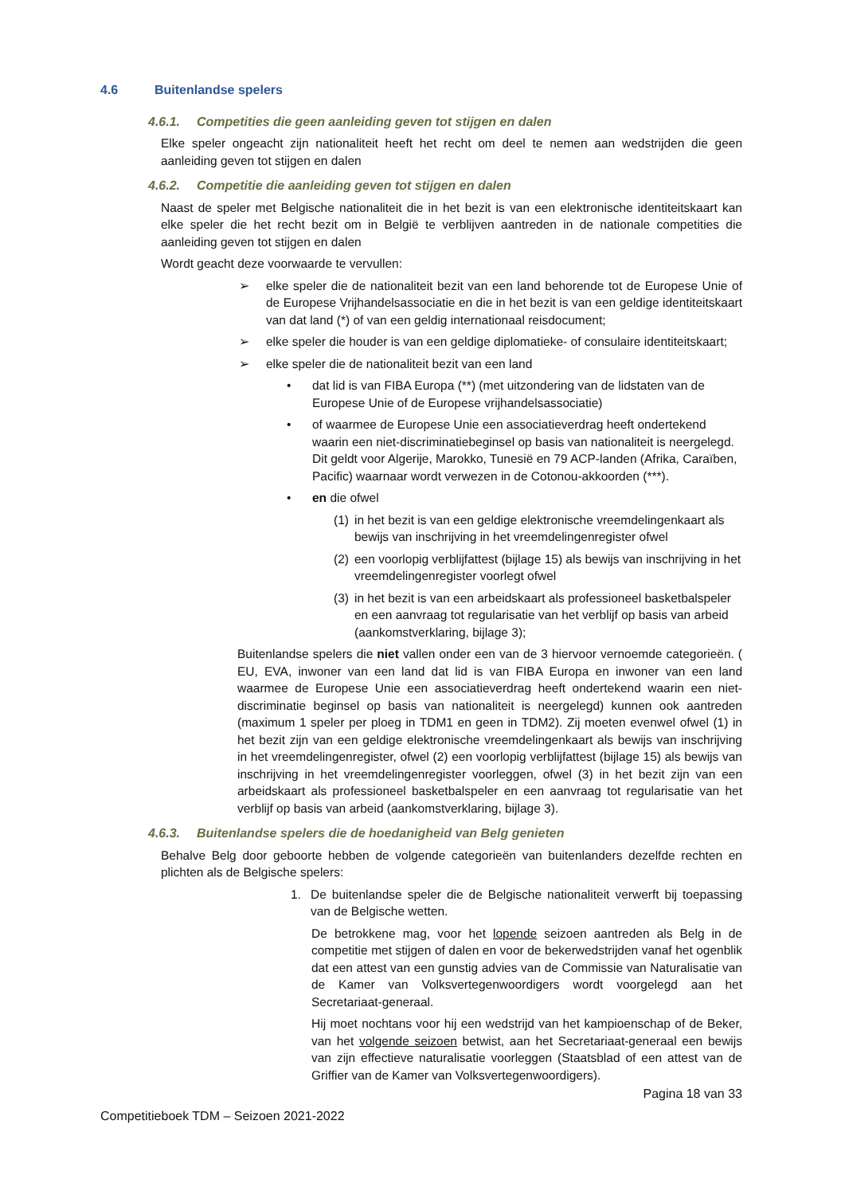4.6 Buitenlandse spelers
4.6.1. Competities die geen aanleiding geven tot stijgen en dalen
Elke speler ongeacht zijn nationaliteit heeft het recht om deel te nemen aan wedstrijden die geen aanleiding geven tot stijgen en dalen
4.6.2. Competitie die aanleiding geven tot stijgen en dalen
Naast de speler met Belgische nationaliteit die in het bezit is van een elektronische identiteitskaart kan elke speler die het recht bezit om in België te verblijven aantreden in de nationale competities die aanleiding geven tot stijgen en dalen
Wordt geacht deze voorwaarde te vervullen:
➢ elke speler die de nationaliteit bezit van een land behorende tot de Europese Unie of de Europese Vrijhandelsassociatie en die in het bezit is van een geldige identiteitskaart van dat land (*) of van een geldig internationaal reisdocument;
➢ elke speler die houder is van een geldige diplomatieke- of consulaire identiteitskaart;
➢ elke speler die de nationaliteit bezit van een land
• dat lid is van FIBA Europa (**) (met uitzondering van de lidstaten van de Europese Unie of de Europese vrijhandelsassociatie)
• of waarmee de Europese Unie een associatieverdrag heeft ondertekend waarin een niet-discriminatiebeginsel op basis van nationaliteit is neergelegd. Dit geldt voor Algerije, Marokko, Tunesië en 79 ACP-landen (Afrika, Caraïben, Pacific) waarnaar wordt verwezen in de Cotonou-akkoorden (***).
• en die ofwel
(1)
in het bezit is van een geldige elektronische vreemdelingenkaart als bewijs van inschrijving in het vreemdelingenregister ofwel
(2)
een voorlopig verblijfattest (bijlage 15) als bewijs van inschrijving in het vreemdelingenregister voorlegt ofwel
(3)
in het bezit is van een arbeidskaart als professioneel basketbalspeler en een aanvraag tot regularisatie van het verblijf op basis van arbeid (aankomstverklaring, bijlage 3);
Buitenlandse spelers die niet vallen onder een van de 3 hiervoor vernoemde categorieën. ( EU, EVA, inwoner van een land dat lid is van FIBA Europa en inwoner van een land waarmee de Europese Unie een associatieverdrag heeft ondertekend waarin een niet-discriminatie beginsel op basis van nationaliteit is neergelegd) kunnen ook aantreden (maximum 1 speler per ploeg in TDM1 en geen in TDM2). Zij moeten evenwel ofwel (1) in het bezit zijn van een geldige elektronische vreemdelingenkaart als bewijs van inschrijving in het vreemdelingenregister, ofwel (2) een voorlopig verblijfattest (bijlage 15) als bewijs van inschrijving in het vreemdelingenregister voorleggen, ofwel (3) in het bezit zijn van een arbeidskaart als professioneel basketbalspeler en een aanvraag tot regularisatie van het verblijf op basis van arbeid (aankomstverklaring, bijlage 3).
4.6.3. Buitenlandse spelers die de hoedanigheid van Belg genieten
Behalve Belg door geboorte hebben de volgende categorieën van buitenlanders dezelfde rechten en plichten als de Belgische spelers:
1. De buitenlandse speler die de Belgische nationaliteit verwerft bij toepassing van de Belgische wetten.
De betrokkene mag, voor het lopende seizoen aantreden als Belg in de competitie met stijgen of dalen en voor de bekerwedstrijden vanaf het ogenblik dat een attest van een gunstig advies van de Commissie van Naturalisatie van de Kamer van Volksvertegenwoordigers wordt voorgelegd aan het Secretariaat-generaal.
Hij moet nochtans voor hij een wedstrijd van het kampioenschap of de Beker, van het volgende seizoen betwist, aan het Secretariaat-generaal een bewijs van zijn effectieve naturalisatie voorleggen (Staatsblad of een attest van de Griffier van de Kamer van Volksvertegenwoordigers).
Pagina 18 van 33
Competitieboek TDM – Seizoen 2021-2022